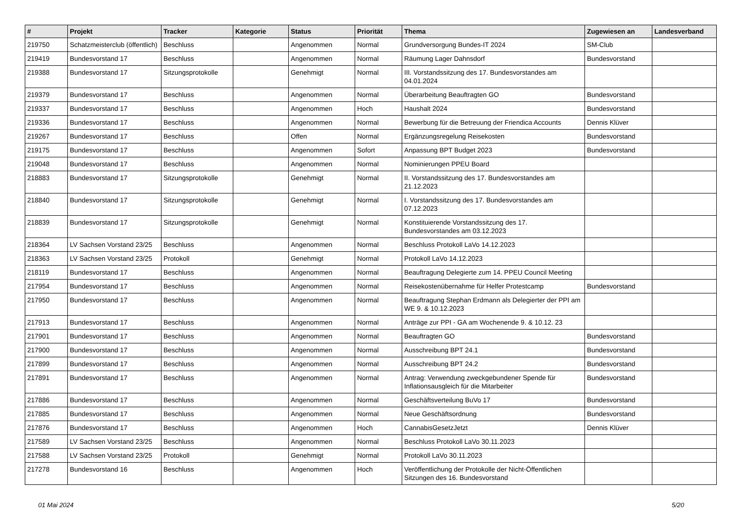| # | Projekt | Tracker | Kategorie | Status | Priorität | Thema | Zugewiesen an | Landesverband |
| --- | --- | --- | --- | --- | --- | --- | --- | --- |
| 219750 | Schatzmeisterclub (öffentlich) | Beschluss | | Angenommen | Normal | Grundversorgung Bundes-IT 2024 | SM-Club | |
| 219419 | Bundesvorstand 17 | Beschluss | | Angenommen | Normal | Räumung Lager Dahnsdorf | Bundesvorstand | |
| 219388 | Bundesvorstand 17 | Sitzungsprotokolle | | Genehmigt | Normal | III. Vorstandssitzung des 17. Bundesvorstandes am 04.01.2024 | | |
| 219379 | Bundesvorstand 17 | Beschluss | | Angenommen | Normal | Überarbeitung Beauftragten GO | Bundesvorstand | |
| 219337 | Bundesvorstand 17 | Beschluss | | Angenommen | Hoch | Haushalt 2024 | Bundesvorstand | |
| 219336 | Bundesvorstand 17 | Beschluss | | Angenommen | Normal | Bewerbung für die Betreuung der Friendica Accounts | Dennis Klüver | |
| 219267 | Bundesvorstand 17 | Beschluss | | Offen | Normal | Ergänzungsregelung Reisekosten | Bundesvorstand | |
| 219175 | Bundesvorstand 17 | Beschluss | | Angenommen | Sofort | Anpassung BPT Budget 2023 | Bundesvorstand | |
| 219048 | Bundesvorstand 17 | Beschluss | | Angenommen | Normal | Nominierungen PPEU Board | | |
| 218883 | Bundesvorstand 17 | Sitzungsprotokolle | | Genehmigt | Normal | II. Vorstandssitzung des 17. Bundesvorstandes am 21.12.2023 | | |
| 218840 | Bundesvorstand 17 | Sitzungsprotokolle | | Genehmigt | Normal | I. Vorstandssitzung des 17. Bundesvorstandes am 07.12.2023 | | |
| 218839 | Bundesvorstand 17 | Sitzungsprotokolle | | Genehmigt | Normal | Konstituierende Vorstandssitzung des 17. Bundesvorstandes am 03.12.2023 | | |
| 218364 | LV Sachsen Vorstand 23/25 | Beschluss | | Angenommen | Normal | Beschluss Protokoll LaVo 14.12.2023 | | |
| 218363 | LV Sachsen Vorstand 23/25 | Protokoll | | Genehmigt | Normal | Protokoll LaVo 14.12.2023 | | |
| 218119 | Bundesvorstand 17 | Beschluss | | Angenommen | Normal | Beauftragung Delegierte zum 14. PPEU Council Meeting | | |
| 217954 | Bundesvorstand 17 | Beschluss | | Angenommen | Normal | Reisekostenübernahme für Helfer Protestcamp | Bundesvorstand | |
| 217950 | Bundesvorstand 17 | Beschluss | | Angenommen | Normal | Beauftragung Stephan Erdmann als Delegierter der PPI am WE 9. & 10.12.2023 | | |
| 217913 | Bundesvorstand 17 | Beschluss | | Angenommen | Normal | Anträge zur PPI - GA am Wochenende 9. & 10.12. 23 | | |
| 217901 | Bundesvorstand 17 | Beschluss | | Angenommen | Normal | Beauftragten GO | Bundesvorstand | |
| 217900 | Bundesvorstand 17 | Beschluss | | Angenommen | Normal | Ausschreibung BPT 24.1 | Bundesvorstand | |
| 217899 | Bundesvorstand 17 | Beschluss | | Angenommen | Normal | Ausschreibung BPT 24.2 | Bundesvorstand | |
| 217891 | Bundesvorstand 17 | Beschluss | | Angenommen | Normal | Antrag: Verwendung zweckgebundener Spende für Inflationsausgleich für die Mitarbeiter | Bundesvorstand | |
| 217886 | Bundesvorstand 17 | Beschluss | | Angenommen | Normal | Geschäftsverteilung BuVo 17 | Bundesvorstand | |
| 217885 | Bundesvorstand 17 | Beschluss | | Angenommen | Normal | Neue Geschäftsordnung | Bundesvorstand | |
| 217876 | Bundesvorstand 17 | Beschluss | | Angenommen | Hoch | CannabisGesetzJetzt | Dennis Klüver | |
| 217589 | LV Sachsen Vorstand 23/25 | Beschluss | | Angenommen | Normal | Beschluss Protokoll LaVo 30.11.2023 | | |
| 217588 | LV Sachsen Vorstand 23/25 | Protokoll | | Genehmigt | Normal | Protokoll LaVo 30.11.2023 | | |
| 217278 | Bundesvorstand 16 | Beschluss | | Angenommen | Hoch | Veröffentlichung der Protokolle der Nicht-Öffentlichen Sitzungen des 16. Bundesvorstand | | |
01 Mai 2024 5/20